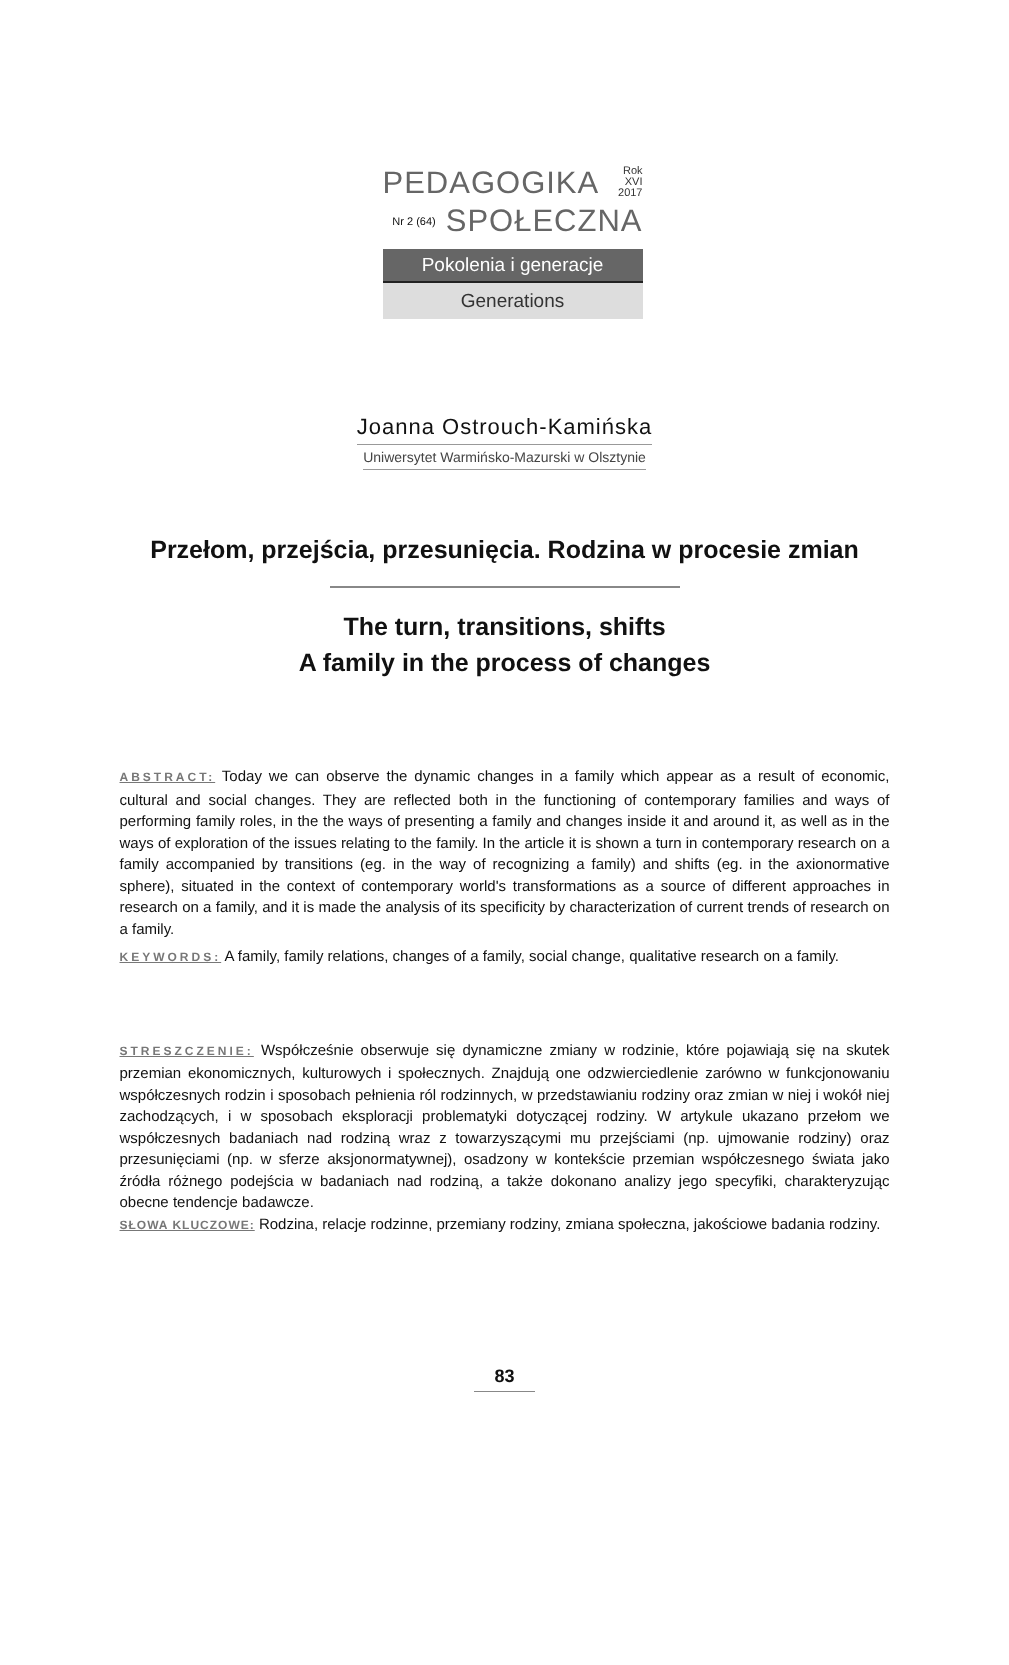PEDAGOGIKA Rok XVI
2017
Nr 2 (64) SPOŁECZNA
Pokolenia i generacje
Generations
Joanna Ostrouch-Kamińska
Uniwersytet Warmińsko-Mazurski w Olsztynie
Przełom, przejścia, przesunięcia. Rodzina w procesie zmian
The turn, transitions, shifts
A family in the process of changes
ABSTRACT: Today we can observe the dynamic changes in a family which appear as a result of economic, cultural and social changes. They are reflected both in the functioning of contemporary families and ways of performing family roles, in the the ways of presenting a family and changes inside it and around it, as well as in the ways of exploration of the issues relating to the family. In the article it is shown a turn in contemporary research on a family accompanied by transitions (eg. in the way of recognizing a family) and shifts (eg. in the axionormative sphere), situated in the context of contemporary world's transformations as a source of different approaches in research on a family, and it is made the analysis of its specificity by characterization of current trends of research on a family.
KEYWORDS: A family, family relations, changes of a family, social change, qualitative research on a family.
STRESZCZENIE: Współcześnie obserwuje się dynamiczne zmiany w rodzinie, które pojawiają się na skutek przemian ekonomicznych, kulturowych i społecznych. Znajdują one odzwierciedlenie zarówno w funkcjonowaniu współczesnych rodzin i sposobach pełnienia ról rodzinnych, w przedstawianiu rodziny oraz zmian w niej i wokół niej zachodzących, i w sposobach eksploracji problematyki dotyczącej rodziny. W artykule ukazano przełom we współczesnych badaniach nad rodziną wraz z towarzyszącymi mu przejściami (np. ujmowanie rodziny) oraz przesunięciami (np. w sferze aksjonormatywnej), osadzony w kontekście przemian współczesnego świata jako źródła różnego podejścia w badaniach nad rodziną, a także dokonano analizy jego specyfiki, charakteryzując obecne tendencje badawcze.
SŁOWA KLUCZOWE: Rodzina, relacje rodzinne, przemiany rodziny, zmiana społeczna, jakościowe badania rodziny.
83